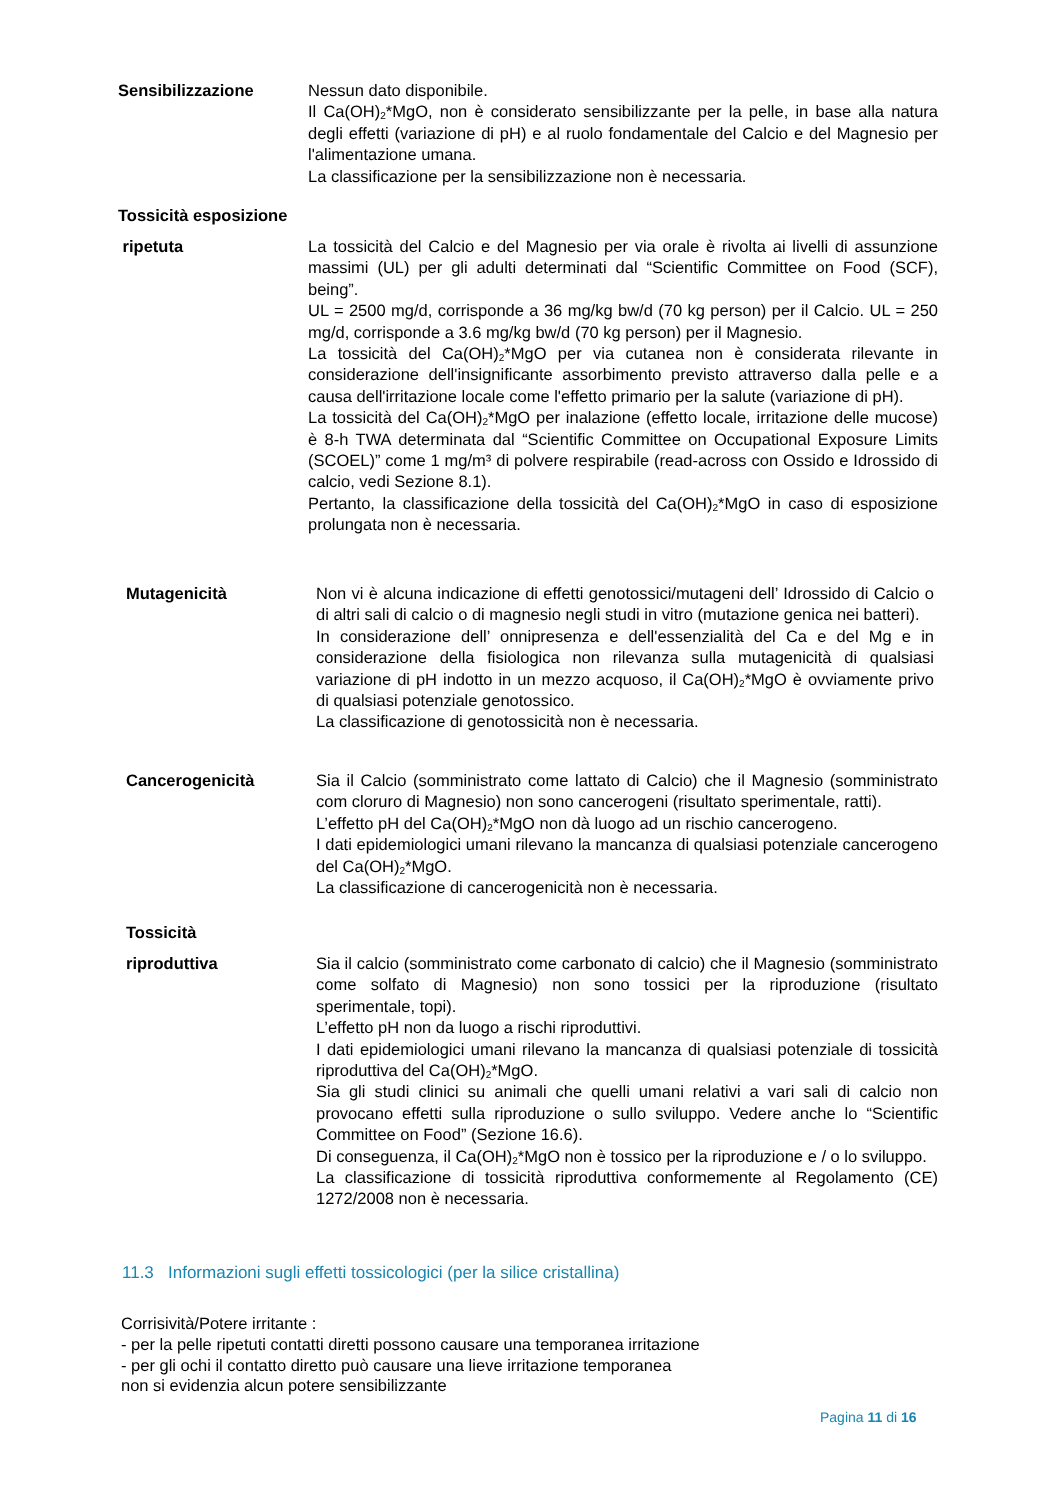Sensibilizzazione Nessun dato disponibile.
Il Ca(OH)<sub>2</sub>*MgO, non è considerato sensibilizzante per la pelle, in base alla natura degli effetti (variazione di pH) e al ruolo fondamentale del Calcio e del Magnesio per l'alimentazione umana.
La classificazione per la sensibilizzazione non è necessaria.
Tossicità esposizione
ripetuta La tossicità del Calcio e del Magnesio per via orale è rivolta ai livelli di assunzione massimi (UL) per gli adulti determinati dal “Scientific Committee on Food (SCF), being”.
UL = 2500 mg/d, corrisponde a 36 mg/kg bw/d (70 kg person) per il Calcio. UL = 250 mg/d, corrisponde a 3.6 mg/kg bw/d (70 kg person) per il Magnesio.
La tossicità del Ca(OH)<sub>2</sub>*MgO per via cutanea non è considerata rilevante in considerazione dell'insignificante assorbimento previsto attraverso dalla pelle e a causa dell'irritazione locale come l'effetto primario per la salute (variazione di pH).
La tossicità del Ca(OH)<sub>2</sub>*MgO per inalazione (effetto locale, irritazione delle mucose) è 8-h TWA determinata dal “Scientific Committee on Occupational Exposure Limits (SCOEL)” come 1 mg/m³ di polvere respirabile (read-across con Ossido e Idrossido di calcio, vedi Sezione 8.1).
Pertanto, la classificazione della tossicità del Ca(OH)<sub>2</sub>*MgO in caso di esposizione prolungata non è necessaria.
Mutagenicità Non vi è alcuna indicazione di effetti genotossici/mutageni dell’ Idrossido di Calcio o di altri sali di calcio o di magnesio negli studi in vitro (mutazione genica nei batteri).
In considerazione dell’ onnipresenza e dell'essenzialità del Ca e del Mg e in considerazione della fisiologica non rilevanza sulla mutagenicità di qualsiasi variazione di pH indotto in un mezzo acquoso, il Ca(OH)<sub>2</sub>*MgO è ovviamente privo di qualsiasi potenziale genotossico.
La classificazione di genotossicità non è necessaria.
Cancerogenicità Sia il Calcio (somministrato come lattato di Calcio) che il Magnesio (somministrato com cloruro di Magnesio) non sono cancerogeni (risultato sperimentale, ratti).
L’effetto pH del Ca(OH)<sub>2</sub>*MgO non dà luogo ad un rischio cancerogeno.
I dati epidemiologici umani rilevano la mancanza di qualsiasi potenziale cancerogeno del Ca(OH)<sub>2</sub>*MgO.
La classificazione di cancerogenicità non è necessaria.
Tossicità
riproduttiva Sia il calcio (somministrato come carbonato di calcio) che il Magnesio (somministrato come solfato di Magnesio) non sono tossici per la riproduzione (risultato sperimentale, topi).
L’effetto pH non da luogo a rischi riproduttivi.
I dati epidemiologici umani rilevano la mancanza di qualsiasi potenziale di tossicità riproduttiva del Ca(OH)<sub>2</sub>*MgO.
Sia gli studi clinici su animali che quelli umani relativi a vari sali di calcio non provocano effetti sulla riproduzione o sullo sviluppo. Vedere anche lo “Scientific Committee on Food” (Sezione 16.6).
Di conseguenza, il Ca(OH)<sub>2</sub>*MgO non è tossico per la riproduzione e / o lo sviluppo.
La classificazione di tossicità riproduttiva conformemente al Regolamento (CE) 1272/2008 non è necessaria.
11.3 Informazioni sugli effetti tossicologici (per la silice cristallina)
Corrisività/Potere irritante :
- per la pelle ripetuti contatti diretti possono causare una temporanea irritazione
- per gli ochi il contatto diretto può causare una lieve irritazione temporanea
non si evidenzia alcun potere sensibilizzante
Pagina 11 di 16